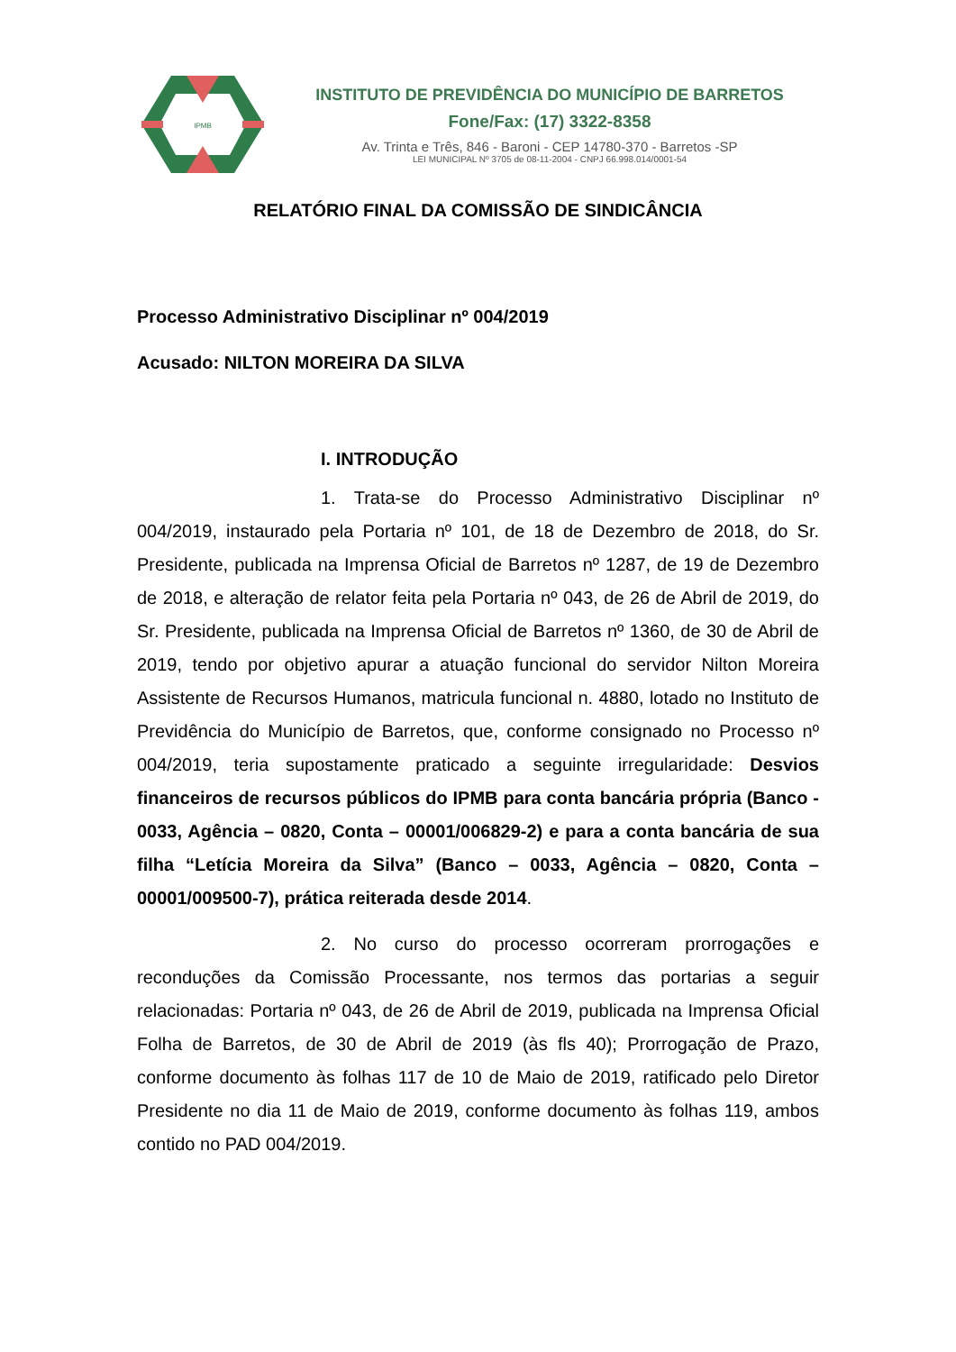IPMB
INSTITUTO DE PREVIDÊNCIA DO MUNICÍPIO DE BARRETOS
Fone/Fax: (17) 3322-8358
Av. Trinta e Três, 846 - Baroni - CEP 14780-370 - Barretos -SP
LEI MUNICIPAL Nº 3705 de 08-11-2004 - CNPJ 66.998.014/0001-54
RELATÓRIO FINAL DA COMISSÃO DE SINDICÂNCIA
Processo Administrativo Disciplinar nº 004/2019
Acusado: NILTON MOREIRA DA SILVA
I. INTRODUÇÃO
1. Trata-se do Processo Administrativo Disciplinar nº 004/2019, instaurado pela Portaria nº 101, de 18 de Dezembro de 2018, do Sr. Presidente, publicada na Imprensa Oficial de Barretos nº 1287, de 19 de Dezembro de 2018, e alteração de relator feita pela Portaria nº 043, de 26 de Abril de 2019, do Sr. Presidente, publicada na Imprensa Oficial de Barretos nº 1360, de 30 de Abril de 2019, tendo por objetivo apurar a atuação funcional do servidor Nilton Moreira Assistente de Recursos Humanos, matricula funcional n. 4880, lotado no Instituto de Previdência do Município de Barretos, que, conforme consignado no Processo nº 004/2019, teria supostamente praticado a seguinte irregularidade: Desvios financeiros de recursos públicos do IPMB para conta bancária própria (Banco - 0033, Agência – 0820, Conta – 00001/006829-2) e para a conta bancária de sua filha “Letícia Moreira da Silva” (Banco – 0033, Agência – 0820, Conta – 00001/009500-7), prática reiterada desde 2014.
2. No curso do processo ocorreram prorrogações e reconduções da Comissão Processante, nos termos das portarias a seguir relacionadas: Portaria nº 043, de 26 de Abril de 2019, publicada na Imprensa Oficial Folha de Barretos, de 30 de Abril de 2019 (às fls 40); Prorrogação de Prazo, conforme documento às folhas 117 de 10 de Maio de 2019, ratificado pelo Diretor Presidente no dia 11 de Maio de 2019, conforme documento às folhas 119, ambos contido no PAD 004/2019.